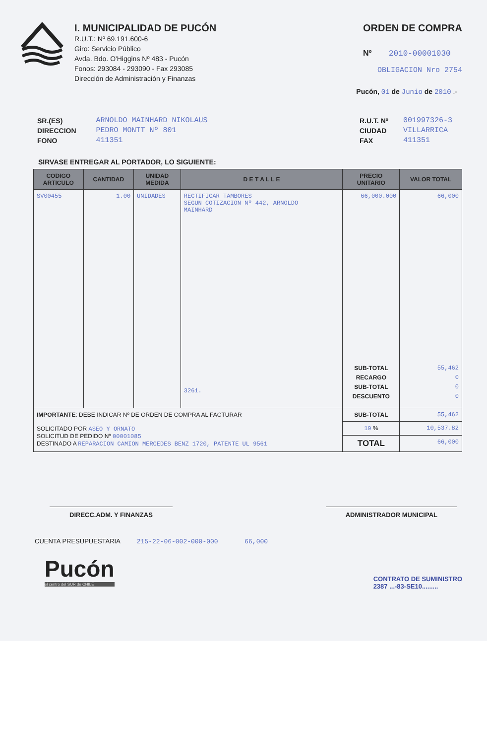I. MUNICIPALIDAD DE PUCÓN
R.U.T.: Nº 69.191.600-6
Giro: Servicio Público
Avda. Bdo. O'Higgins Nº 483 - Pucón
Fonos: 293084 - 293090 - Fax 293085
Dirección de Administración y Finanzas
ORDEN DE COMPRA
Nº 2010-00001030
OBLIGACION Nro 2754
Pucón, 01 de Junio de 2010 .-
SR.(ES)
DIRECCION
FONO
ARNOLDO MAINHARD NIKOLAUS
PEDRO MONTT Nº 801
411351
R.U.T. Nº
CIUDAD
FAX
001997326-3
VILLARRICA
411351
SIRVASE ENTREGAR AL PORTADOR, LO SIGUIENTE:
| CODIGO ARTICULO | CANTIDAD | UNIDAD MEDIDA | D E T A L L E | PRECIO UNITARIO | VALOR TOTAL |
| --- | --- | --- | --- | --- | --- |
| SV00455 | 1.00 | UNIDADES | RECTIFICAR TAMBORES SEGUN COTIZACION Nº 442, ARNOLDO MAINHARD 3261. | 66,000.000 SUB-TOTAL RECARGO SUB-TOTAL DESCUENTO | 66,000 55,462 0 0 0 |
| IMPORTANTE : DEBE INDICAR Nº DE ORDEN DE COMPRA AL FACTURAR SOLICITADO POR ASEO Y ORNATO SOLICITUD DE PEDIDO Nº 00001085 DESTINADO A REPARACION CAMION MERCEDES BENZ 1720, PATENTE UL 9561 | | | | SUB-TOTAL | 55,462 |
| | | | | 19 % | 10,537.82 |
| | | | | TOTAL | 66,000 |
DIRECC.ADM. Y FINANZAS ADMINISTRADOR MUNICIPAL
CUENTA PRESUPUESTARIA 215-22-06-002-000-000 66,000
Pucón
el centro del SUR de CHILE
CONTRATO DE SUMINISTRO
2387 ...-83-SE10.........